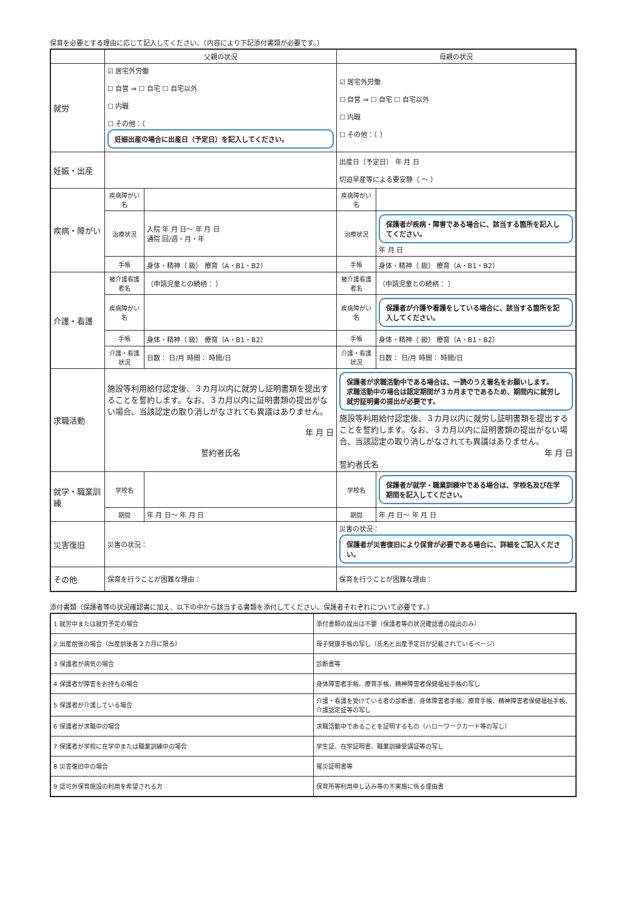保育を必要とする理由に応じて記入してください。（内容により下記添付書類が必要です。）
| | 父親の状況 | | 母親の状況 | |
| --- | --- | --- | --- | --- |
| 就労 | ☑ 居宅外労働 ☐ 自営 ⇒ ☐ 自宅 ☐ 自宅以外 ☐ 内職 ☐ その他：（ 妊娠出産の場合に出産日（予定日）を記入してください。 | | ☑ 居宅外労働 ☐ 自営 ⇒ ☐ 自宅 ☐ 自宅以外 ☐ 内職 ☐ その他：（ ） | |
| 妊娠・出産 | | | 出産日（予定日） 年 月 日 切迫早産等による要安静（ ～ ） | |
| 疾病・障がい | 疾病障がい名 | | 疾病障がい名 | |
| | 治療状況 | 入院 年 月 日～ 年 月 日 通院 回/週・月・年 | 治療状況 | 保護者が疾病・障害である場合に、該当する箇所を記入してください。 年 月 日 |
| | 手帳 | 身体・精神（ 級） 療育（A・B1・B2） | 手帳 | 身体・精神（ 級） 療育（A・B1・B2） |
| 介護・看護 | 被介護看護者名 | （申請児童との続柄： ） | 被介護看護者名 | （申請児童との続柄： ） |
| | 疾病障がい名 | | 疾病障がい名 | 保護者が介護や看護をしている場合に、該当する箇所を記入してください。 |
| | 手帳 | 身体・精神（ 級） 療育（A・B1・B2） | 手帳 | 身体・精神（ 級） 療育（A・B1・B2） |
| | 介護・看護状況 | 日数： 日/月 時間： 時間/日 | 介護・看護状況 | 日数： 日/月 時間： 時間/日 |
| 求職活動 | 施設等利用給付認定後、３カ月以内に就労し証明書類を提出することを誓約します。なお、３カ月以内に証明書類の提出がない場合、当該認定の取り消しがなされても異議はありません。 年 月 日 誓約者氏名 | | 保護者が求職活動中である場合は、一読のうえ署名をお願いします。 求職活動中の場合は認定期間が３カ月までであるため、期間内に就労し就労証明書の提出が必要です。 施設等利用給付認定後、３カ月以内に就労し証明書類を提出することを誓約します。なお、３カ月以内に証明書類の提出がない場合、当該認定の取り消しがなされても異議はありません。 年 月 日 誓約者氏名 | |
| 就学・職業訓練 | 学校名 | | 学校名 | 保護者が就学・職業訓練中である場合は、学校名及び在学期間を記入してください。 |
| | 期間 | 年 月 日～ 年 月 日 | 期間 | 年 月 日～ 年 月 日 |
| 災害復旧 | 災害の状況： | | 災害の状況： 保護者が災害復旧により保育が必要である場合に、詳細をご記入ください。 | |
| その他 | 保育を行うことが困難な理由： | | 保育を行うことが困難な理由： | |
添付書類（保護者等の状況確認書に加え、以下の中から該当する書類を添付してください。保護者それぞれについて必要です。）
| 1 就労中または就労予定の場合 | 添付書類の提出は不要（保護者等の状況確認書の提出のみ） |
| 2 出産前後の場合（出産前後各２カ月に限る） | 母子健康手帳の写し（氏名と出産予定日が記載されているページ） |
| 3 保護者が病気の場合 | 診断書等 |
| 4 保護者が障害をお持ちの場合 | 身体障害者手帳、療育手帳、精神障害者保健福祉手帳の写し |
| 5 保護者が介護している場合 | 介護・看護を受けている者の診断書、身体障害者手帳、療育手帳、精神障害者保健福祉手帳、介護認定証等の写し |
| 6 保護者が求職中の場合 | 求職活動中であることを証明するもの（ハローワークカード等の写し） |
| 7 保護者が学校に在学中または職業訓練中の場合 | 学生証、在学証明書、職業訓練受講証等の写し |
| 8 災害復旧中の場合 | 罹災証明書等 |
| 9 認可外保育施設の利用を希望される方 | 保育所等利用申し込み等の不実施に係る理由書 |